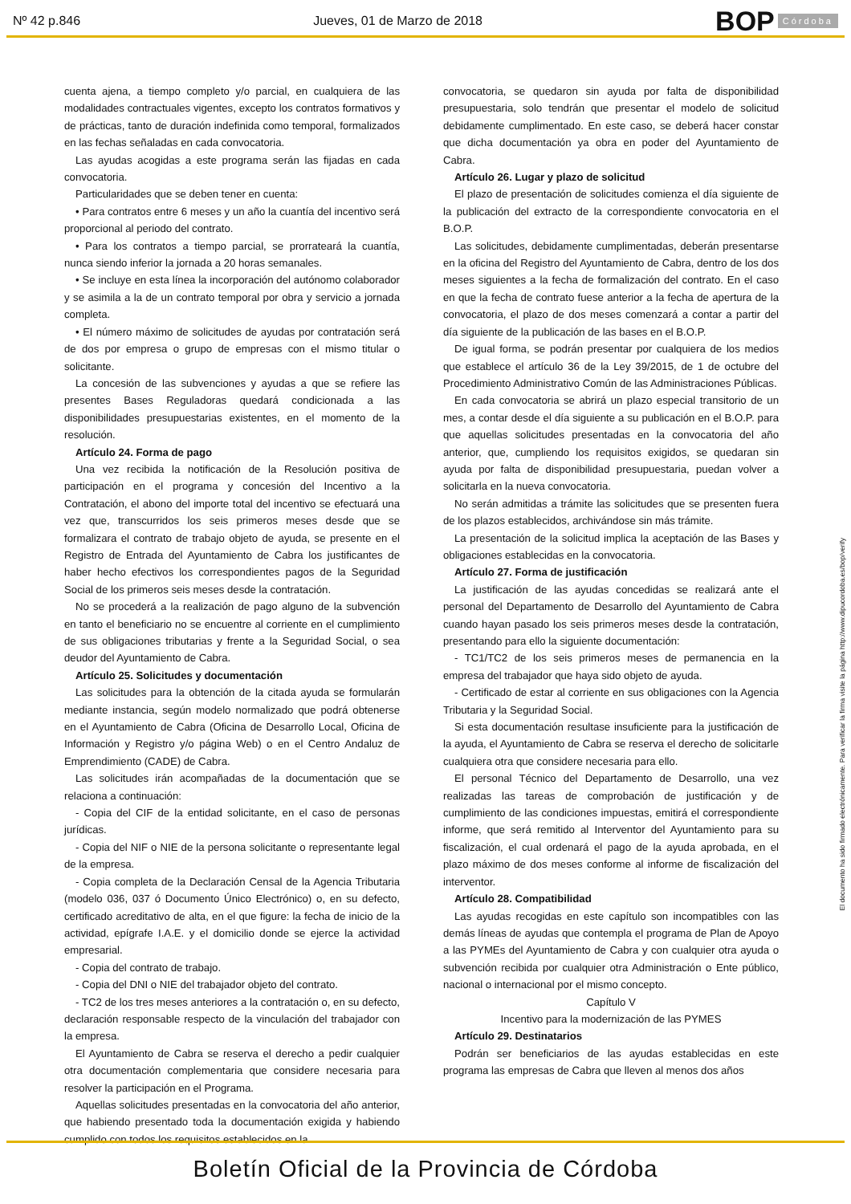Nº 42 p.846 Jueves, 01 de Marzo de 2018 BOP Córdoba
cuenta ajena, a tiempo completo y/o parcial, en cualquiera de las modalidades contractuales vigentes, excepto los contratos formativos y de prácticas, tanto de duración indefinida como temporal, formalizados en las fechas señaladas en cada convocatoria.
Las ayudas acogidas a este programa serán las fijadas en cada convocatoria.
Particularidades que se deben tener en cuenta:
• Para contratos entre 6 meses y un año la cuantía del incentivo será proporcional al periodo del contrato.
• Para los contratos a tiempo parcial, se prorrateará la cuantía, nunca siendo inferior la jornada a 20 horas semanales.
• Se incluye en esta línea la incorporación del autónomo colaborador y se asimila a la de un contrato temporal por obra y servicio a jornada completa.
• El número máximo de solicitudes de ayudas por contratación será de dos por empresa o grupo de empresas con el mismo titular o solicitante.
La concesión de las subvenciones y ayudas a que se refiere las presentes Bases Reguladoras quedará condicionada a las disponibilidades presupuestarias existentes, en el momento de la resolución.
Artículo 24. Forma de pago
Una vez recibida la notificación de la Resolución positiva de participación en el programa y concesión del Incentivo a la Contratación, el abono del importe total del incentivo se efectuará una vez que, transcurridos los seis primeros meses desde que se formalizara el contrato de trabajo objeto de ayuda, se presente en el Registro de Entrada del Ayuntamiento de Cabra los justificantes de haber hecho efectivos los correspondientes pagos de la Seguridad Social de los primeros seis meses desde la contratación.
No se procederá a la realización de pago alguno de la subvención en tanto el beneficiario no se encuentre al corriente en el cumplimiento de sus obligaciones tributarias y frente a la Seguridad Social, o sea deudor del Ayuntamiento de Cabra.
Artículo 25. Solicitudes y documentación
Las solicitudes para la obtención de la citada ayuda se formularán mediante instancia, según modelo normalizado que podrá obtenerse en el Ayuntamiento de Cabra (Oficina de Desarrollo Local, Oficina de Información y Registro y/o página Web) o en el Centro Andaluz de Emprendimiento (CADE) de Cabra.
Las solicitudes irán acompañadas de la documentación que se relaciona a continuación:
- Copia del CIF de la entidad solicitante, en el caso de personas jurídicas.
- Copia del NIF o NIE de la persona solicitante o representante legal de la empresa.
- Copia completa de la Declaración Censal de la Agencia Tributaria (modelo 036, 037 ó Documento Único Electrónico) o, en su defecto, certificado acreditativo de alta, en el que figure: la fecha de inicio de la actividad, epígrafe I.A.E. y el domicilio donde se ejerce la actividad empresarial.
- Copia del contrato de trabajo.
- Copia del DNI o NIE del trabajador objeto del contrato.
- TC2 de los tres meses anteriores a la contratación o, en su defecto, declaración responsable respecto de la vinculación del trabajador con la empresa.
El Ayuntamiento de Cabra se reserva el derecho a pedir cualquier otra documentación complementaria que considere necesaria para resolver la participación en el Programa.
Aquellas solicitudes presentadas en la convocatoria del año anterior, que habiendo presentado toda la documentación exigida y habiendo cumplido con todos los requisitos establecidos en la
convocatoria, se quedaron sin ayuda por falta de disponibilidad presupuestaria, solo tendrán que presentar el modelo de solicitud debidamente cumplimentado. En este caso, se deberá hacer constar que dicha documentación ya obra en poder del Ayuntamiento de Cabra.
Artículo 26. Lugar y plazo de solicitud
El plazo de presentación de solicitudes comienza el día siguiente de la publicación del extracto de la correspondiente convocatoria en el B.O.P.
Las solicitudes, debidamente cumplimentadas, deberán presentarse en la oficina del Registro del Ayuntamiento de Cabra, dentro de los dos meses siguientes a la fecha de formalización del contrato. En el caso en que la fecha de contrato fuese anterior a la fecha de apertura de la convocatoria, el plazo de dos meses comenzará a contar a partir del día siguiente de la publicación de las bases en el B.O.P.
De igual forma, se podrán presentar por cualquiera de los medios que establece el artículo 36 de la Ley 39/2015, de 1 de octubre del Procedimiento Administrativo Común de las Administraciones Públicas.
En cada convocatoria se abrirá un plazo especial transitorio de un mes, a contar desde el día siguiente a su publicación en el B.O.P. para que aquellas solicitudes presentadas en la convocatoria del año anterior, que, cumpliendo los requisitos exigidos, se quedaran sin ayuda por falta de disponibilidad presupuestaria, puedan volver a solicitarla en la nueva convocatoria.
No serán admitidas a trámite las solicitudes que se presenten fuera de los plazos establecidos, archivándose sin más trámite.
La presentación de la solicitud implica la aceptación de las Bases y obligaciones establecidas en la convocatoria.
Artículo 27. Forma de justificación
La justificación de las ayudas concedidas se realizará ante el personal del Departamento de Desarrollo del Ayuntamiento de Cabra cuando hayan pasado los seis primeros meses desde la contratación, presentando para ello la siguiente documentación:
- TC1/TC2 de los seis primeros meses de permanencia en la empresa del trabajador que haya sido objeto de ayuda.
- Certificado de estar al corriente en sus obligaciones con la Agencia Tributaria y la Seguridad Social.
Si esta documentación resultase insuficiente para la justificación de la ayuda, el Ayuntamiento de Cabra se reserva el derecho de solicitarle cualquiera otra que considere necesaria para ello.
El personal Técnico del Departamento de Desarrollo, una vez realizadas las tareas de comprobación de justificación y de cumplimiento de las condiciones impuestas, emitirá el correspondiente informe, que será remitido al Interventor del Ayuntamiento para su fiscalización, el cual ordenará el pago de la ayuda aprobada, en el plazo máximo de dos meses conforme al informe de fiscalización del interventor.
Artículo 28. Compatibilidad
Las ayudas recogidas en este capítulo son incompatibles con las demás líneas de ayudas que contempla el programa de Plan de Apoyo a las PYMEs del Ayuntamiento de Cabra y con cualquier otra ayuda o subvención recibida por cualquier otra Administración o Ente público, nacional o internacional por el mismo concepto.
Capítulo V
Incentivo para la modernización de las PYMES
Artículo 29. Destinatarios
Podrán ser beneficiarios de las ayudas establecidas en este programa las empresas de Cabra que lleven al menos dos años
El documento ha sido firmado electrónicamente. Para verificar la firma visite la página http://www.dipucordoba.es/bop/verify
Boletín Oficial de la Provincia de Córdoba